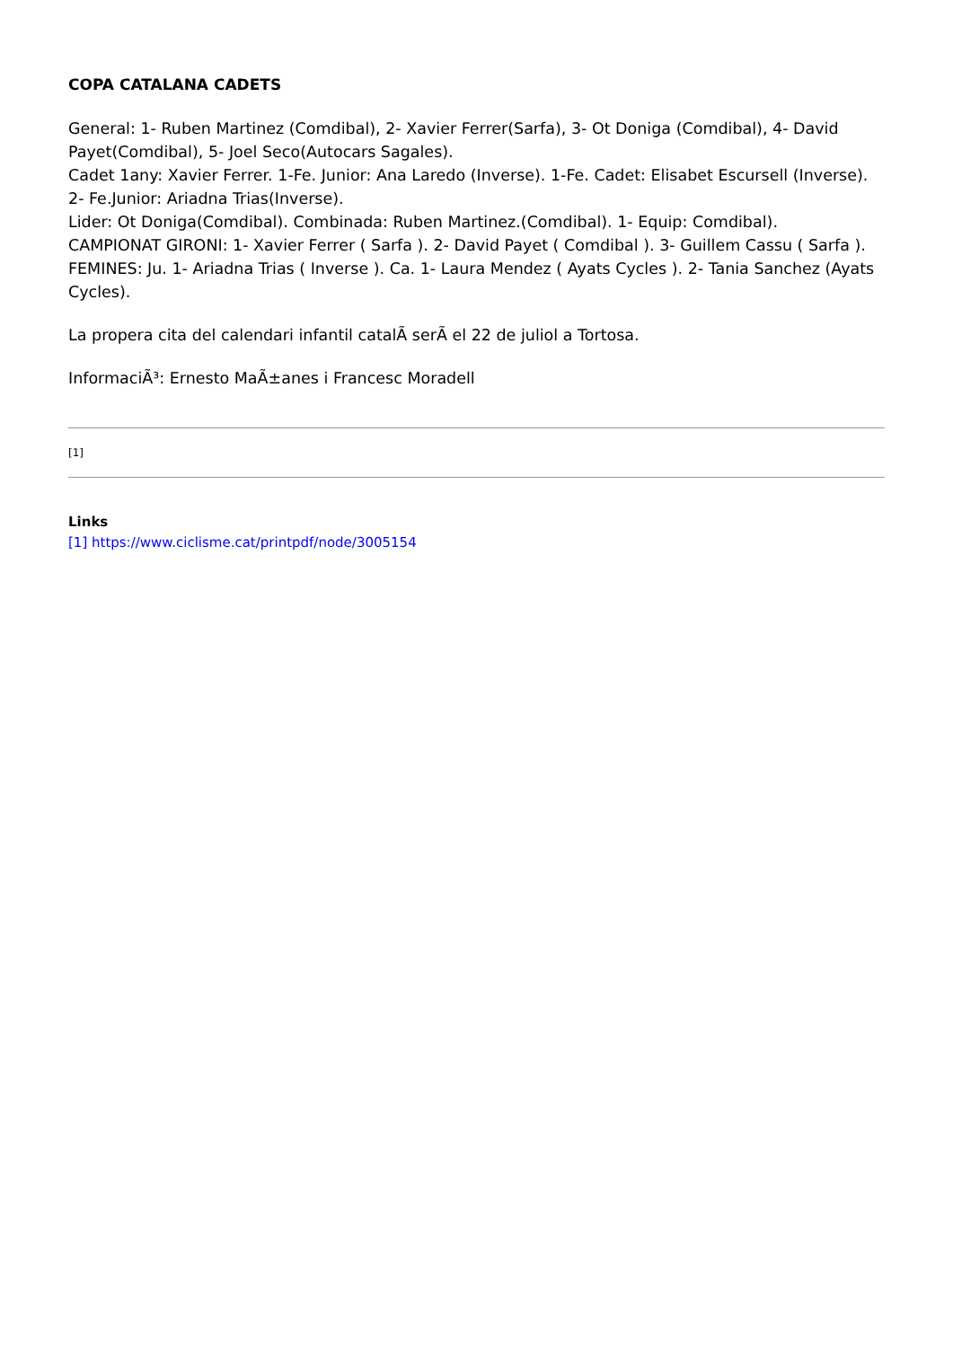COPA CATALANA CADETS
General: 1- Ruben Martinez (Comdibal), 2- Xavier Ferrer(Sarfa), 3- Ot Doniga (Comdibal), 4- David Payet(Comdibal), 5- Joel Seco(Autocars Sagales).
Cadet 1any: Xavier Ferrer. 1-Fe. Junior: Ana Laredo (Inverse). 1-Fe. Cadet: Elisabet Escursell (Inverse). 2- Fe.Junior: Ariadna Trias(Inverse).
Lider: Ot Doniga(Comdibal). Combinada: Ruben Martinez.(Comdibal). 1- Equip: Comdibal).
CAMPIONAT GIRONI: 1- Xavier Ferrer ( Sarfa ). 2- David Payet ( Comdibal ). 3- Guillem Cassu ( Sarfa ).
FEMINES: Ju. 1- Ariadna Trias ( Inverse ). Ca. 1- Laura Mendez ( Ayats Cycles ). 2- Tania Sanchez (Ayats Cycles).
La propera cita del calendari infantil catalÃ serÃ el 22 de juliol a Tortosa.
InformaciÃ³: Ernesto MaÃ±anes i Francesc Moradell
[1]
Links
[1] https://www.ciclisme.cat/printpdf/node/3005154